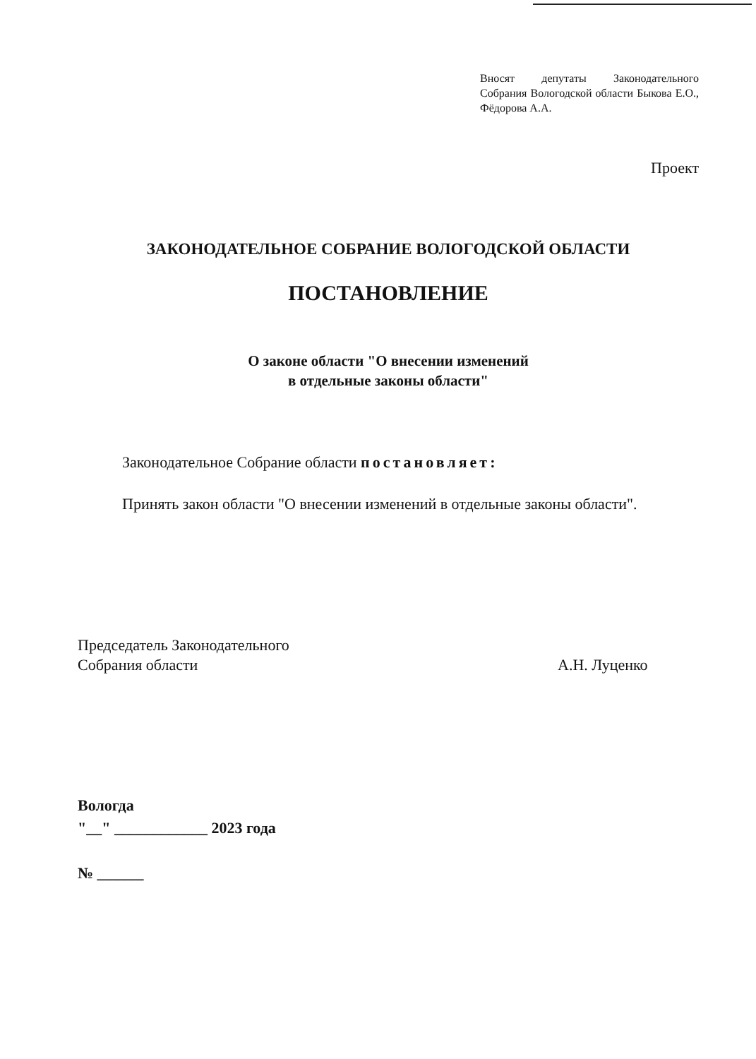Вносят депутаты Законодательного Собрания Вологодской области Быкова Е.О., Фёдорова А.А.
Проект
ЗАКОНОДАТЕЛЬНОЕ СОБРАНИЕ ВОЛОГОДСКОЙ ОБЛАСТИ
ПОСТАНОВЛЕНИЕ
О законе области "О внесении изменений
в отдельные законы области"
Законодательное Собрание области постановляет:
Принять закон области "О внесении изменений в отдельные законы области".
Председатель Законодательного
Собрания области
А.Н. Луценко
Вологда
"__" ____________ 2023 года
№ ______